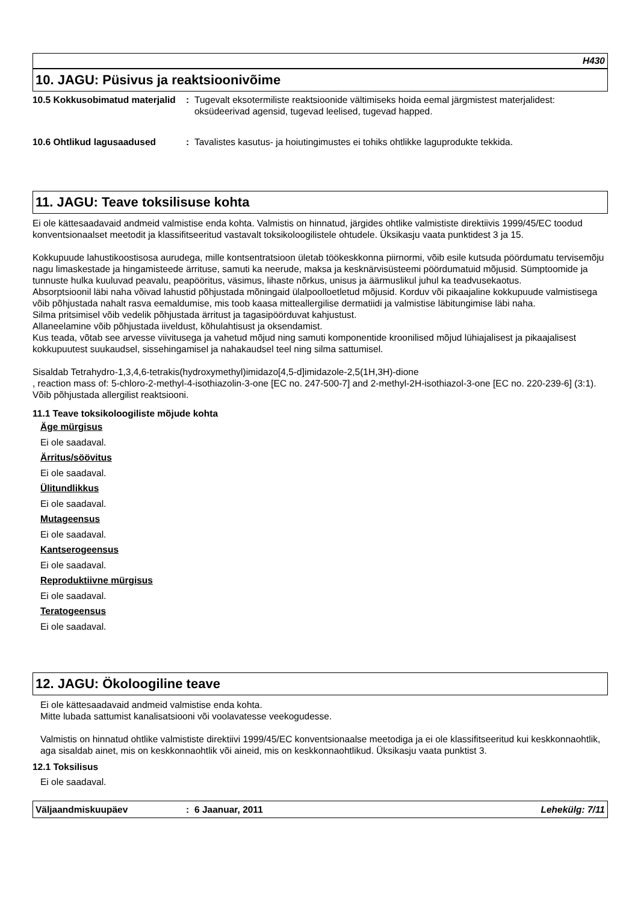H430
10. JAGU: Püsivus ja reaktsioonivõime
10.5 Kokkusobimatud materjalid
: Tugevalt eksotermiliste reaktsioonide vältimiseks hoida eemal järgmistest materjalidest: oksüdeerivad agensid, tugevad leelised, tugevad happed.
10.6 Ohtlikud lagusaadused : Tavalistes kasutus- ja hoiutingimustes ei tohiks ohtlikke laguprodukte tekkida.
11. JAGU: Teave toksilisuse kohta
Ei ole kättesaadavaid andmeid valmistise enda kohta. Valmistis on hinnatud, järgides ohtlike valmististe direktiivis 1999/45/EC toodud konventsionaalset meetodit ja klassifitseeritud vastavalt toksikoloogilistele ohtudele. Üksikasju vaata punktidest 3 ja 15.
Kokkupuude lahustikoostisosa aurudega, mille kontsentratsioon ületab töökeskkonna piirnormi, võib esile kutsuda pöördumatu tervisemõju nagu limaskestade ja hingamisteede ärrituse, samuti ka neerude, maksa ja kesknärvisüsteemi pöördumatuid mõjusid. Sümptoomide ja tunnuste hulka kuuluvad peavalu, peapööritus, väsimus, lihaste nõrkus, unisus ja äärmuslikul juhul ka teadvusekaotus.
Absorptsioonil läbi naha võivad lahustid põhjustada mõningaid ülalpoolloetletud mõjusid. Korduv või pikaajaline kokkupuude valmistisega võib põhjustada nahalt rasva eemaldumise, mis toob kaasa mitteallergilise dermatiidi ja valmistise läbitungimise läbi naha.
Silma pritsimisel võib vedelik põhjustada ärritust ja tagasipöörduvat kahjustust.
Allaneelamine võib põhjustada iiveldust, kõhulahtisust ja oksendamist.
Kus teada, võtab see arvesse viivitusega ja vahetud mõjud ning samuti komponentide kroonilised mõjud lühiajalisest ja pikaajalisest kokkupuutest suukaudsel, sissehingamisel ja nahakaudsel teel ning silma sattumisel.
Sisaldab Tetrahydro-1,3,4,6-tetrakis(hydroxymethyl)imidazo[4,5-d]imidazole-2,5(1H,3H)-dione
, reaction mass of: 5-chloro-2-methyl-4-isothiazolin-3-one [EC no. 247-500-7] and 2-methyl-2H-isothiazol-3-one [EC no. 220-239-6] (3:1). Võib põhjustada allergilist reaktsiooni.
11.1 Teave toksikoloogiliste mõjude kohta
Äge mürgisus
Ei ole saadaval.
Ärritus/söövitus
Ei ole saadaval.
Ülitundlikkus
Ei ole saadaval.
Mutageensus
Ei ole saadaval.
Kantserogeensus
Ei ole saadaval.
Reproduktiivne mürgisus
Ei ole saadaval.
Teratogeensus
Ei ole saadaval.
12. JAGU: Ökoloogiline teave
Ei ole kättesaadavaid andmeid valmistise enda kohta.
Mitte lubada sattumist kanalisatsiooni või voolavatesse veekogudesse.
Valmistis on hinnatud ohtlike valmististe direktiivi 1999/45/EC konventsionaalse meetodiga ja ei ole klassifitseeritud kui keskkonnaohtlik, aga sisaldab ainet, mis on keskkonnaohtlik või aineid, mis on keskkonnaohtlikud. Üksikasju vaata punktist 3.
12.1 Toksilisus
Ei ole saadaval.
Väljaandmiskuupäev : 6 Jaanuar, 2011 Lehekülg: 7/11